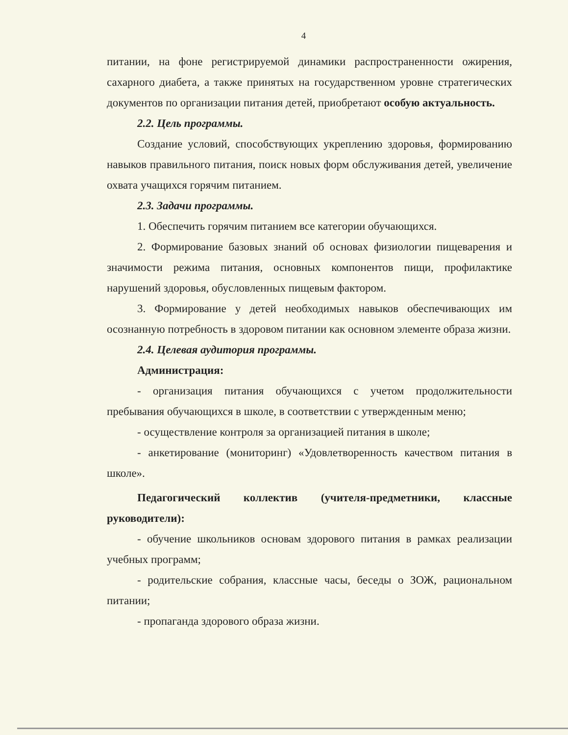4
питании, на фоне регистрируемой динамики распространенности ожирения, сахарного диабета, а также принятых на государственном уровне стратегических документов по организации питания детей, приобретают особую актуальность.
2.2. Цель программы.
Создание условий, способствующих укреплению здоровья, формированию навыков правильного питания, поиск новых форм обслуживания детей, увеличение охвата учащихся горячим питанием.
2.3. Задачи программы.
1. Обеспечить горячим питанием все категории обучающихся.
2. Формирование базовых знаний об основах физиологии пищеварения и значимости режима питания, основных компонентов пищи, профилактике нарушений здоровья, обусловленных пищевым фактором.
3. Формирование у детей необходимых навыков обеспечивающих им осознанную потребность в здоровом питании как основном элементе образа жизни.
2.4. Целевая аудитория программы.
Администрация:
- организация питания обучающихся с учетом продолжительности пребывания обучающихся в школе, в соответствии с утвержденным меню;
- осуществление контроля за организацией питания в школе;
- анкетирование (мониторинг) «Удовлетворенность качеством питания в школе».
Педагогический коллектив (учителя-предметники, классные руководители):
- обучение школьников основам здорового питания в рамках реализации учебных программ;
- родительские собрания, классные часы, беседы о ЗОЖ, рациональном питании;
- пропаганда здорового образа жизни.